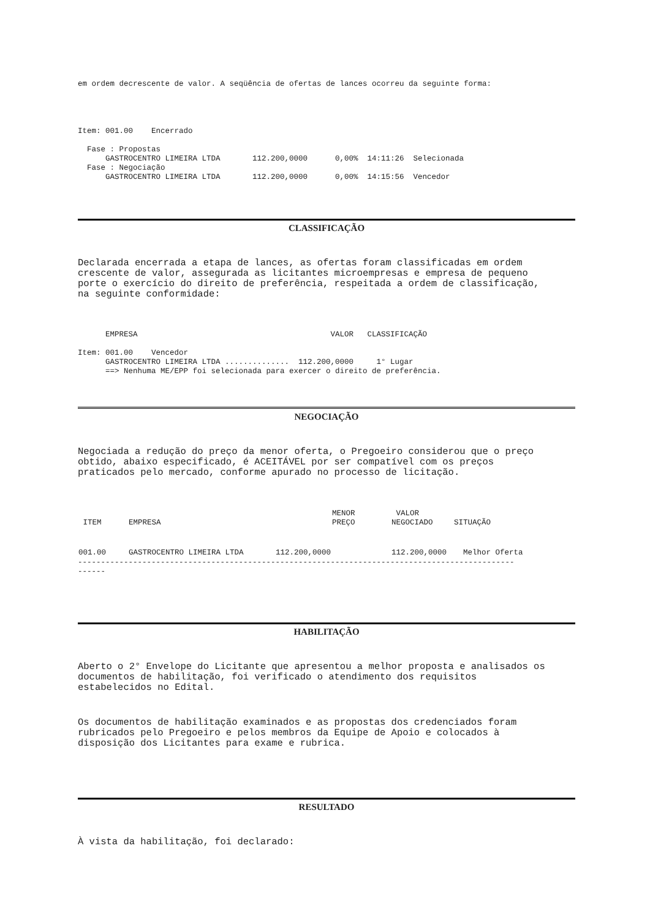em ordem decrescente de valor. A seqüência de ofertas de lances ocorreu da seguinte forma:
Item: 001.00 Encerrado
Fase : Propostas GASTROCENTRO LIMEIRA LTDA 112.200,0000 0,00% 14:11:26 Selecionada Fase : Negociação GASTROCENTRO LIMEIRA LTDA 112.200,0000 0,00% 14:15:56 Vencedor
CLASSIFICAÇÃO
Declarada encerrada a etapa de lances, as ofertas foram classificadas em ordem
crescente de valor, assegurada as licitantes microempresas e empresa de pequeno
porte o exercício do direito de preferência, respeitada a ordem de classificação,
na seguinte conformidade:
EMPRESA VALOR CLASSIFICAÇÃO Item: 001.00 Vencedor GASTROCENTRO LIMEIRA LTDA .............. 112.200,0000 1° Lugar ==> Nenhuma ME/EPP foi selecionada para exercer o direito de preferência.
NEGOCIAÇÃO
Negociada a redução do preço da menor oferta, o Pregoeiro considerou que o preço
obtido, abaixo especificado, é ACEITÁVEL por ser compatível com os preços
praticados pelo mercado, conforme apurado no processo de licitação.
| ITEM | EMPRESA | MENOR PREÇO | VALOR NEGOCIADO | SITUAÇÃO |
| --- | --- | --- | --- | --- |
| 001.00 | GASTROCENTRO LIMEIRA LTDA 112.200,0000 | | 112.200,0000 | Melhor Oferta |
----------------------------------------------------------------------------------------------- ------
HABILITAÇÃO
Aberto o 2° Envelope do Licitante que apresentou a melhor proposta e analisados os
documentos de habilitação, foi verificado o atendimento dos requisitos
estabelecidos no Edital.
Os documentos de habilitação examinados e as propostas dos credenciados foram
rubricados pelo Pregoeiro e pelos membros da Equipe de Apoio e colocados à
disposição dos Licitantes para exame e rubrica.
RESULTADO
À vista da habilitação, foi declarado: